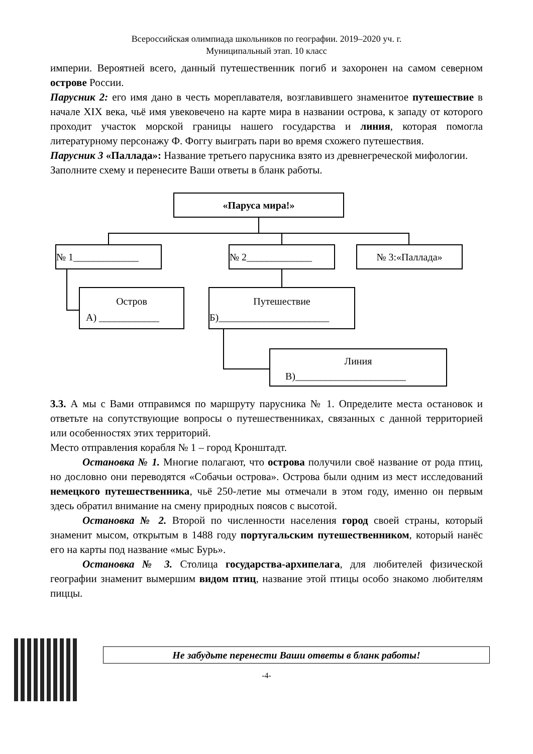Всероссийская олимпиада школьников по географии. 2019–2020 уч. г.
Муниципальный этап. 10 класс
империи. Вероятней всего, данный путешественник погиб и захоронен на самом северном острове России.
Парусник 2: его имя дано в честь мореплавателя, возглавившего знаменитое путешествие в начале XIX века, чьё имя увековечено на карте мира в названии острова, к западу от которого проходит участок морской границы нашего государства и линия, которая помогла литературному персонажу Ф. Фоггу выиграть пари во время схожего путешествия.
Парусник 3 «Паллада»: Название третьего парусника взято из древнегреческой мифологии.
Заполните схему и перенесите Ваши ответы в бланк работы.
«Паруса мира!»
№ 1_____________ № 2_____________ № 3:«Паллада»
Остров
А) ____________
Путешествие
Б)______________________
Линия
В)______________________
3.3. А мы с Вами отправимся по маршруту парусника № 1. Определите места остановок и ответьте на сопутствующие вопросы о путешественниках, связанных с данной территорией или особенностях этих территорий.
Место отправления корабля № 1 – город Кронштадт.
Остановка № 1. Многие полагают, что острова получили своё название от рода птиц, но дословно они переводятся «Собачьи острова». Острова были одним из мест исследований немецкого путешественника, чьё 250-летие мы отмечали в этом году, именно он первым здесь обратил внимание на смену природных поясов с высотой.
Остановка № 2. Второй по численности населения город своей страны, который знаменит мысом, открытым в 1488 году португальским путешественником, который нанёс его на карты под название «мыс Бурь».
Остановка № 3. Столица государства-архипелага, для любителей физической географии знаменит вымершим видом птиц, название этой птицы особо знакомо любителям пиццы.
Не забудьте перенести Ваши ответы в бланк работы!
-4-